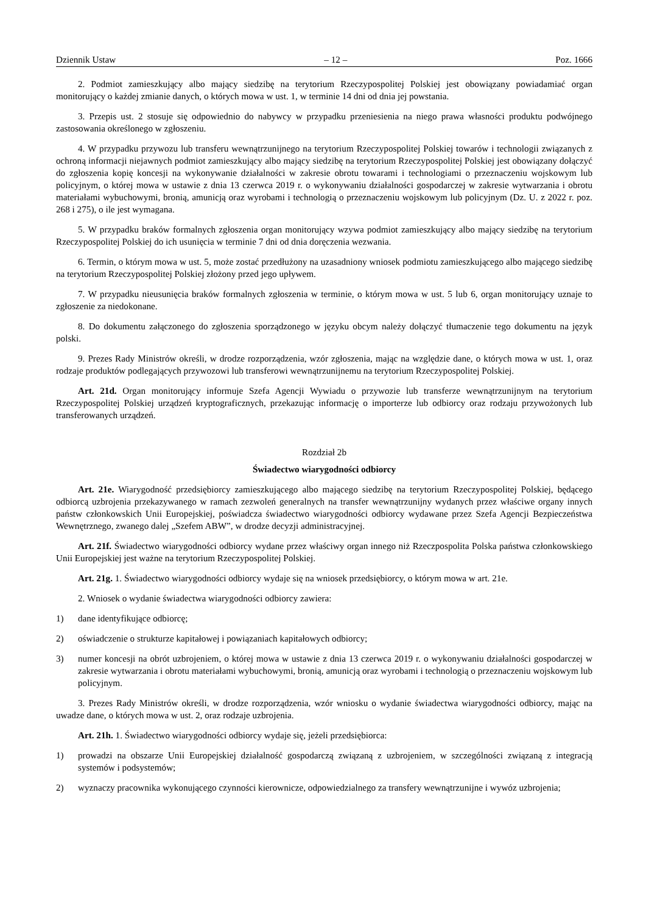Dziennik Ustaw – 12 – Poz. 1666
2. Podmiot zamieszkujący albo mający siedzibę na terytorium Rzeczypospolitej Polskiej jest obowiązany powiadamiać organ monitorujący o każdej zmianie danych, o których mowa w ust. 1, w terminie 14 dni od dnia jej powstania.
3. Przepis ust. 2 stosuje się odpowiednio do nabywcy w przypadku przeniesienia na niego prawa własności produktu podwójnego zastosowania określonego w zgłoszeniu.
4. W przypadku przywozu lub transferu wewnątrzunijnego na terytorium Rzeczypospolitej Polskiej towarów i technologii związanych z ochroną informacji niejawnych podmiot zamieszkujący albo mający siedzibę na terytorium Rzeczypospolitej Polskiej jest obowiązany dołączyć do zgłoszenia kopię koncesji na wykonywanie działalności w zakresie obrotu towarami i technologiami o przeznaczeniu wojskowym lub policyjnym, o której mowa w ustawie z dnia 13 czerwca 2019 r. o wykonywaniu działalności gospodarczej w zakresie wytwarzania i obrotu materiałami wybuchowymi, bronią, amunicją oraz wyrobami i technologią o przeznaczeniu wojskowym lub policyjnym (Dz. U. z 2022 r. poz. 268 i 275), o ile jest wymagana.
5. W przypadku braków formalnych zgłoszenia organ monitorujący wzywa podmiot zamieszkujący albo mający siedzibę na terytorium Rzeczypospolitej Polskiej do ich usunięcia w terminie 7 dni od dnia doręczenia wezwania.
6. Termin, o którym mowa w ust. 5, może zostać przedłużony na uzasadniony wniosek podmiotu zamieszkującego albo mającego siedzibę na terytorium Rzeczypospolitej Polskiej złożony przed jego upływem.
7. W przypadku nieusunięcia braków formalnych zgłoszenia w terminie, o którym mowa w ust. 5 lub 6, organ monitorujący uznaje to zgłoszenie za niedokonane.
8. Do dokumentu załączonego do zgłoszenia sporządzonego w języku obcym należy dołączyć tłumaczenie tego dokumentu na język polski.
9. Prezes Rady Ministrów określi, w drodze rozporządzenia, wzór zgłoszenia, mając na względzie dane, o których mowa w ust. 1, oraz rodzaje produktów podlegających przywozowi lub transferowi wewnątrzunijnemu na terytorium Rzeczypospolitej Polskiej.
Art. 21d. Organ monitorujący informuje Szefa Agencji Wywiadu o przywozie lub transferze wewnątrzunijnym na terytorium Rzeczypospolitej Polskiej urządzeń kryptograficznych, przekazując informację o importerze lub odbiorcy oraz rodzaju przywożonych lub transferowanych urządzeń.
Rozdział 2b
Świadectwo wiarygodności odbiorcy
Art. 21e. Wiarygodność przedsiębiorcy zamieszkującego albo mającego siedzibę na terytorium Rzeczypospolitej Polskiej, będącego odbiorcą uzbrojenia przekazywanego w ramach zezwoleń generalnych na transfer wewnątrzunijny wydanych przez właściwe organy innych państw członkowskich Unii Europejskiej, poświadcza świadectwo wiarygodności odbiorcy wydawane przez Szefa Agencji Bezpieczeństwa Wewnętrznego, zwanego dalej „Szefem ABW”, w drodze decyzji administracyjnej.
Art. 21f. Świadectwo wiarygodności odbiorcy wydane przez właściwy organ innego niż Rzeczpospolita Polska państwa członkowskiego Unii Europejskiej jest ważne na terytorium Rzeczypospolitej Polskiej.
Art. 21g. 1. Świadectwo wiarygodności odbiorcy wydaje się na wniosek przedsiębiorcy, o którym mowa w art. 21e.
2. Wniosek o wydanie świadectwa wiarygodności odbiorcy zawiera:
1) dane identyfikujące odbiorcę;
2) oświadczenie o strukturze kapitałowej i powiązaniach kapitałowych odbiorcy;
3) numer koncesji na obrót uzbrojeniem, o której mowa w ustawie z dnia 13 czerwca 2019 r. o wykonywaniu działalności gospodarczej w zakresie wytwarzania i obrotu materiałami wybuchowymi, bronią, amunicją oraz wyrobami i technologią o przeznaczeniu wojskowym lub policyjnym.
3. Prezes Rady Ministrów określi, w drodze rozporządzenia, wzór wniosku o wydanie świadectwa wiarygodności odbiorcy, mając na uwadze dane, o których mowa w ust. 2, oraz rodzaje uzbrojenia.
Art. 21h. 1. Świadectwo wiarygodności odbiorcy wydaje się, jeżeli przedsiębiorca:
1) prowadzi na obszarze Unii Europejskiej działalność gospodarczą związaną z uzbrojeniem, w szczególności związaną z integracją systemów i podsystemów;
2) wyznaczy pracownika wykonującego czynności kierownicze, odpowiedzialnego za transfery wewnątrzunijne i wywóz uzbrojenia;